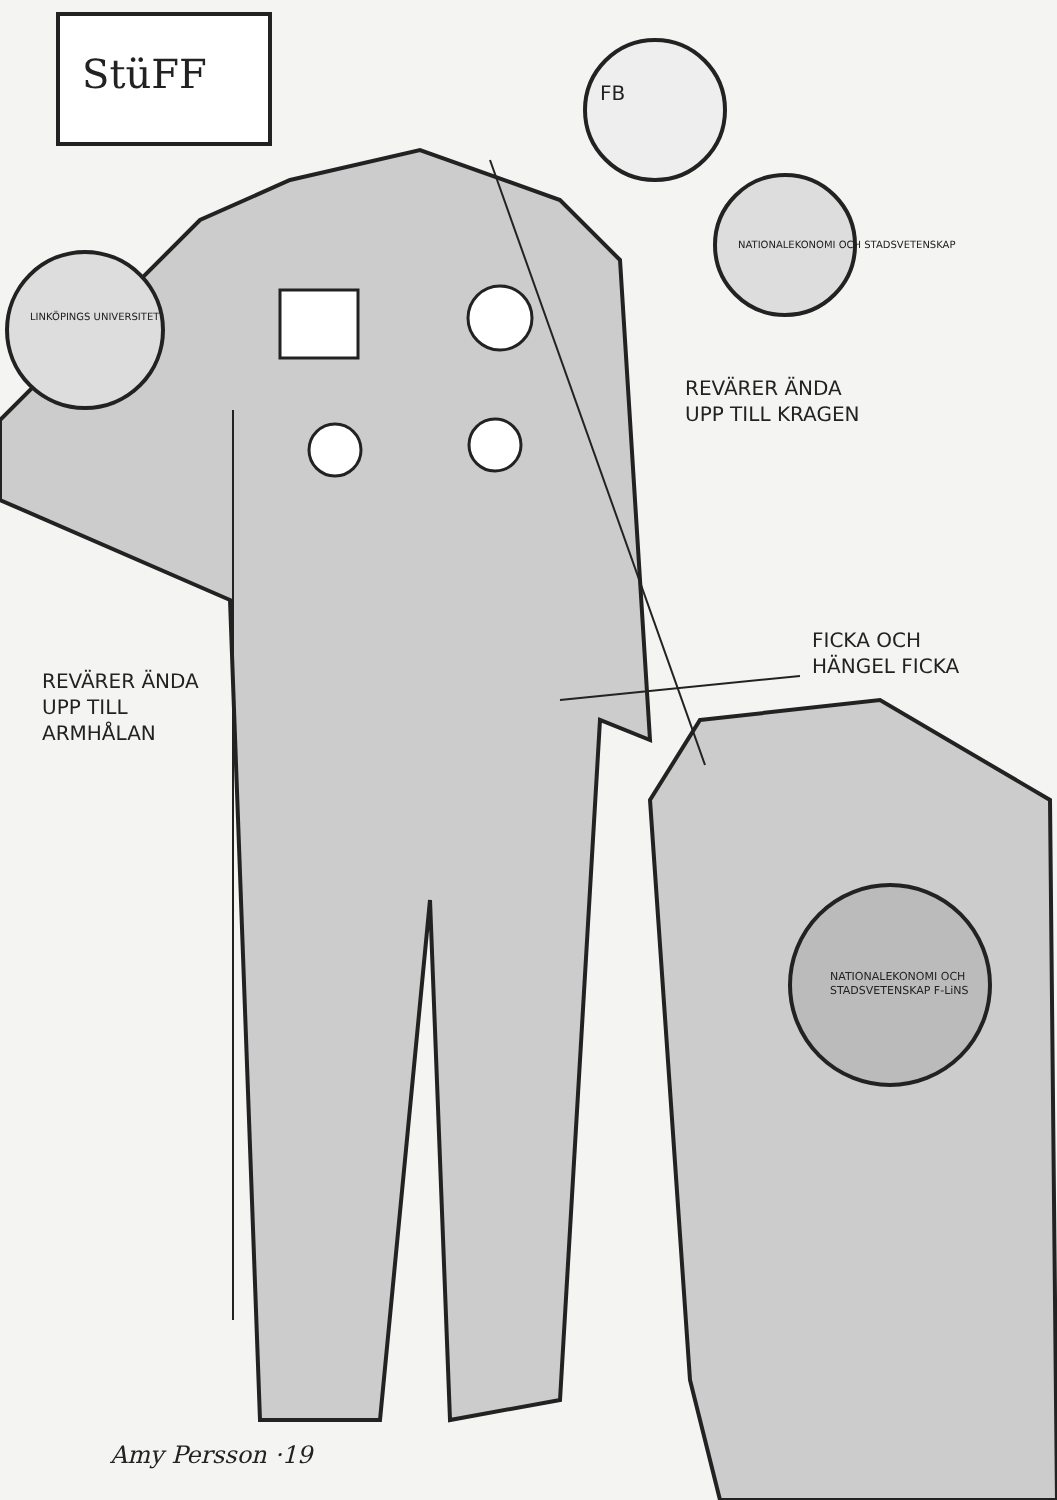StüFF FB
NATIONALEKONOMI OCH STADSVETENSKAP
LINKÖPINGS UNIVERSITET
REVÄRER ÄNDA
UPP TILL KRAGEN
FICKA OCH
HÄNGEL FICKA
REVÄRER ÄNDA
UPP TILL
ARMHÅLAN
NATIONALEKONOMI OCH STADSVETENSKAP F-LiNS
Amy Persson ·19